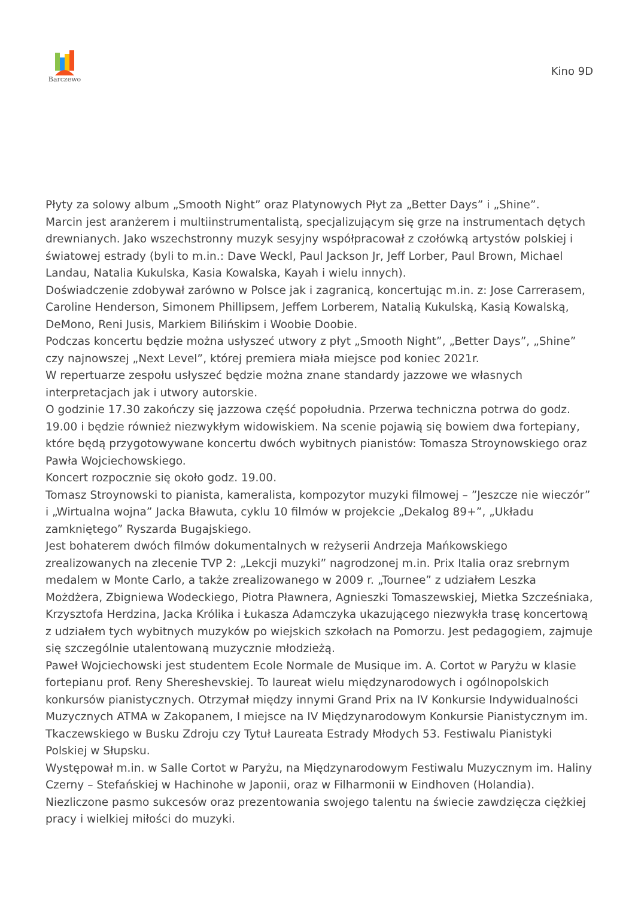Barczewo
Kino 9D
Płyty za solowy album „Smooth Night” oraz Platynowych Płyt za „Better Days” i „Shine”.
Marcin jest aranżerem i multiinstrumentalistą, specjalizującym się grze na instrumentach dętych drewnianych. Jako wszechstronny muzyk sesyjny współpracował z czołówką artystów polskiej i światowej estrady (byli to m.in.: Dave Weckl, Paul Jackson Jr, Jeff Lorber, Paul Brown, Michael Landau, Natalia Kukulska, Kasia Kowalska, Kayah i wielu innych).
Doświadczenie zdobywał zarówno w Polsce jak i zagranicą, koncertując m.in. z: Jose Carrerasem, Caroline Henderson, Simonem Phillipsem, Jeffem Lorberem, Natalią Kukulską, Kasią Kowalską, DeMono, Reni Jusis, Markiem Bilińskim i Woobie Doobie.
Podczas koncertu będzie można usłyszeć utwory z płyt „Smooth Night”, „Better Days”, „Shine” czy najnowszej „Next Level”, której premiera miała miejsce pod koniec 2021r.
W repertuarze zespołu usłyszeć będzie można znane standardy jazzowe we własnych interpretacjach jak i utwory autorskie.
O godzinie 17.30 zakończy się jazzowa część popołudnia. Przerwa techniczna potrwa do godz. 19.00 i będzie również niezwykłym widowiskiem. Na scenie pojawią się bowiem dwa fortepiany, które będą przygotowywane koncertu dwóch wybitnych pianistów: Tomasza Stroynowskiego oraz Pawła Wojciechowskiego.
Koncert rozpocznie się około godz. 19.00.
Tomasz Stroynowski to pianista, kameralista, kompozytor muzyki filmowej – ”Jeszcze nie wieczór” i „Wirtualna wojna” Jacka Bławuta, cyklu 10 filmów w projekcie „Dekalog 89+”, „Układu zamkniętego” Ryszarda Bugajskiego.
Jest bohaterem dwóch filmów dokumentalnych w reżyserii Andrzeja Mańkowskiego zrealizowanych na zlecenie TVP 2: „Lekcji muzyki” nagrodzonej m.in. Prix Italia oraz srebrnym medalem w Monte Carlo, a także zrealizowanego w 2009 r. „Tournee” z udziałem Leszka Możdżera, Zbigniewa Wodeckiego, Piotra Pławnera, Agnieszki Tomaszewskiej, Mietka Szcześniaka, Krzysztofa Herdzina, Jacka Królika i Łukasza Adamczyka ukazującego niezwykła trasę koncertową z udziałem tych wybitnych muzyków po wiejskich szkołach na Pomorzu. Jest pedagogiem, zajmuje się szczególnie utalentowaną muzycznie młodzieżą.
Paweł Wojciechowski jest studentem Ecole Normale de Musique im. A. Cortot w Paryżu w klasie fortepianu prof. Reny Shereshevskiej. To laureat wielu międzynarodowych i ogólnopolskich konkursów pianistycznych. Otrzymał między innymi Grand Prix na IV Konkursie Indywidualności Muzycznych ATMA w Zakopanem, I miejsce na IV Międzynarodowym Konkursie Pianistycznym im. Tkaczewskiego w Busku Zdroju czy Tytuł Laureata Estrady Młodych 53. Festiwalu Pianistyki Polskiej w Słupsku.
Występował m.in. w Salle Cortot w Paryżu, na Międzynarodowym Festiwalu Muzycznym im. Haliny Czerny – Stefańskiej w Hachinohe w Japonii, oraz w Filharmonii w Eindhoven (Holandia).
Niezliczone pasmo sukcesów oraz prezentowania swojego talentu na świecie zawdzięcza ciężkiej pracy i wielkiej miłości do muzyki.